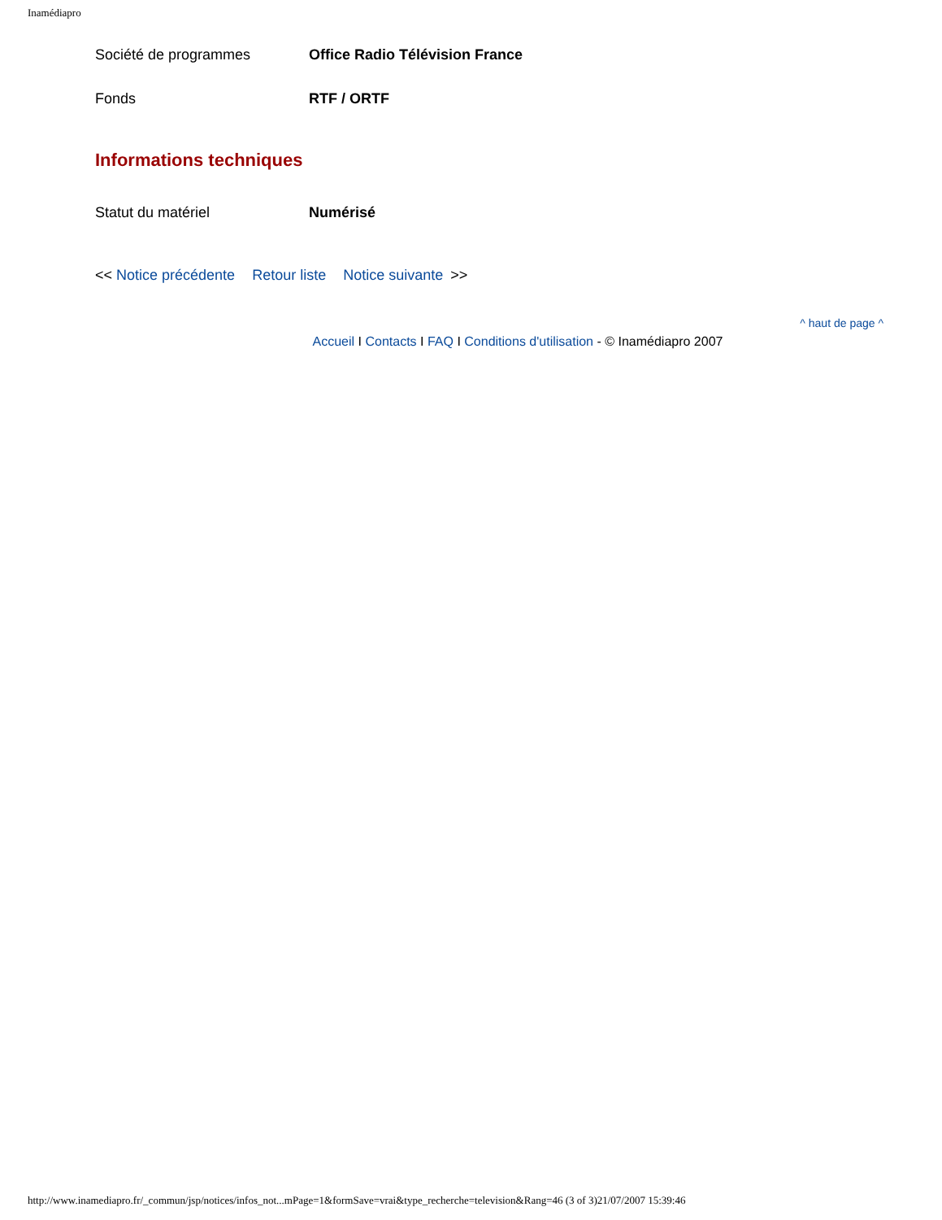Inamédiapro
| Société de programmes | Office Radio Télévision France |
| Fonds | RTF / ORTF |
Informations techniques
| Statut du matériel | Numérisé |
<< Notice précédente Retour liste Notice suivante >>
^ haut de page ^
Accueil I Contacts I FAQ I Conditions d'utilisation - © Inamédiapro 2007
http://www.inamediapro.fr/_commun/jsp/notices/infos_not...mPage=1&formSave=vrai&type_recherche=television&Rang=46 (3 of 3)21/07/2007 15:39:46